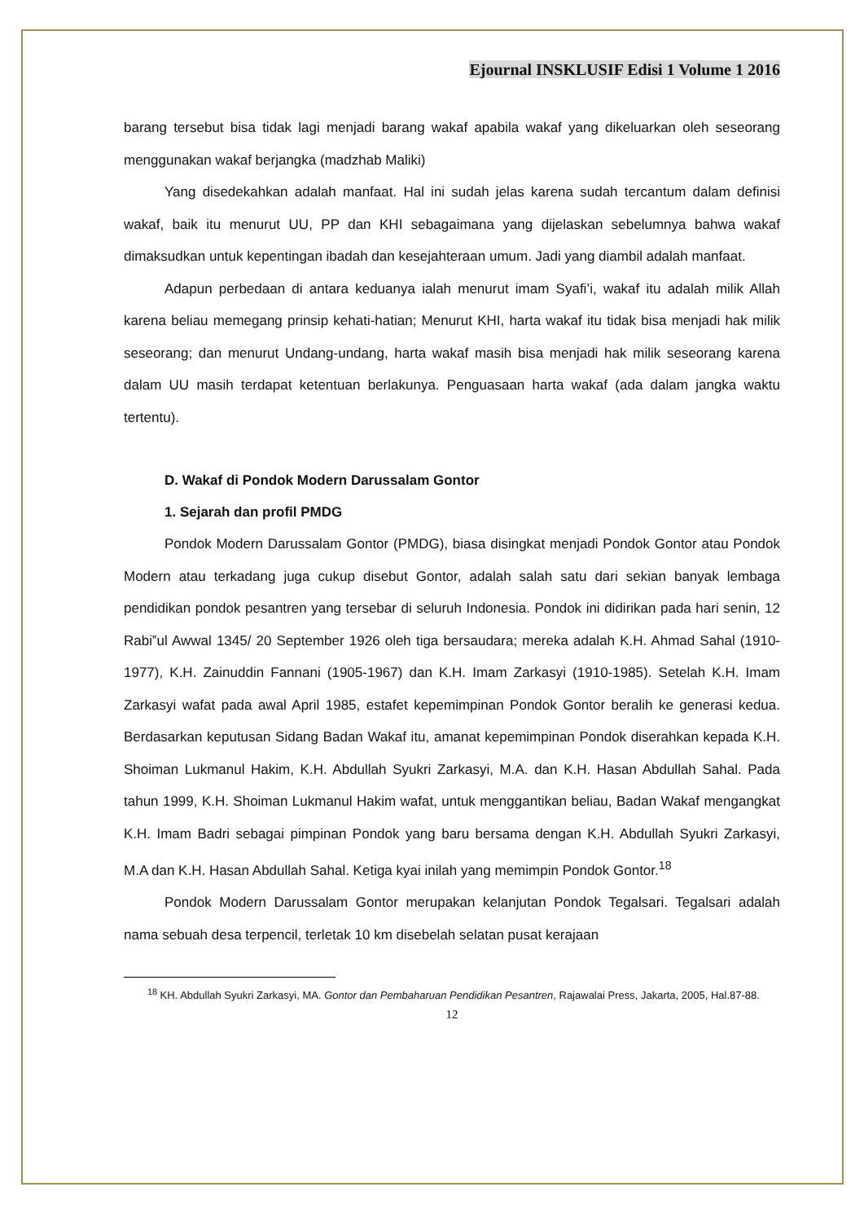Ejournal INSKLUSIF Edisi 1 Volume 1 2016
barang tersebut bisa tidak lagi menjadi barang wakaf apabila wakaf yang dikeluarkan oleh seseorang menggunakan wakaf berjangka (madzhab Maliki)
Yang disedekahkan adalah manfaat. Hal ini sudah jelas karena sudah tercantum dalam definisi wakaf, baik itu menurut UU, PP dan KHI sebagaimana yang dijelaskan sebelumnya bahwa wakaf dimaksudkan untuk kepentingan ibadah dan kesejahteraan umum. Jadi yang diambil adalah manfaat.
Adapun perbedaan di antara keduanya ialah menurut imam Syafi’i, wakaf itu adalah milik Allah karena beliau memegang prinsip kehati-hatian; Menurut KHI, harta wakaf itu tidak bisa menjadi hak milik seseorang; dan menurut Undang-undang, harta wakaf masih bisa menjadi hak milik seseorang karena dalam UU masih terdapat ketentuan berlakunya. Penguasaan harta wakaf (ada dalam jangka waktu tertentu).
D. Wakaf di Pondok Modern Darussalam Gontor
1. Sejarah dan profil PMDG
Pondok Modern Darussalam Gontor (PMDG), biasa disingkat menjadi Pondok Gontor atau Pondok Modern atau terkadang juga cukup disebut Gontor, adalah salah satu dari sekian banyak lembaga pendidikan pondok pesantren yang tersebar di seluruh Indonesia. Pondok ini didirikan pada hari senin, 12 Rabi‟ul Awwal 1345/ 20 September 1926 oleh tiga bersaudara; mereka adalah K.H. Ahmad Sahal (1910-1977), K.H. Zainuddin Fannani (1905-1967) dan K.H. Imam Zarkasyi (1910-1985). Setelah K.H. Imam Zarkasyi wafat pada awal April 1985, estafet kepemimpinan Pondok Gontor beralih ke generasi kedua. Berdasarkan keputusan Sidang Badan Wakaf itu, amanat kepemimpinan Pondok diserahkan kepada K.H. Shoiman Lukmanul Hakim, K.H. Abdullah Syukri Zarkasyi, M.A. dan K.H. Hasan Abdullah Sahal. Pada tahun 1999, K.H. Shoiman Lukmanul Hakim wafat, untuk menggantikan beliau, Badan Wakaf mengangkat K.H. Imam Badri sebagai pimpinan Pondok yang baru bersama dengan K.H. Abdullah Syukri Zarkasyi, M.A dan K.H. Hasan Abdullah Sahal. Ketiga kyai inilah yang memimpin Pondok Gontor.<sup>18</sup>
Pondok Modern Darussalam Gontor merupakan kelanjutan Pondok Tegalsari. Tegalsari adalah nama sebuah desa terpencil, terletak 10 km disebelah selatan pusat kerajaan
<sup>18</sup> KH. Abdullah Syukri Zarkasyi, MA. Gontor dan Pembaharuan Pendidikan Pesantren, Rajawalai Press, Jakarta, 2005, Hal.87-88.
12